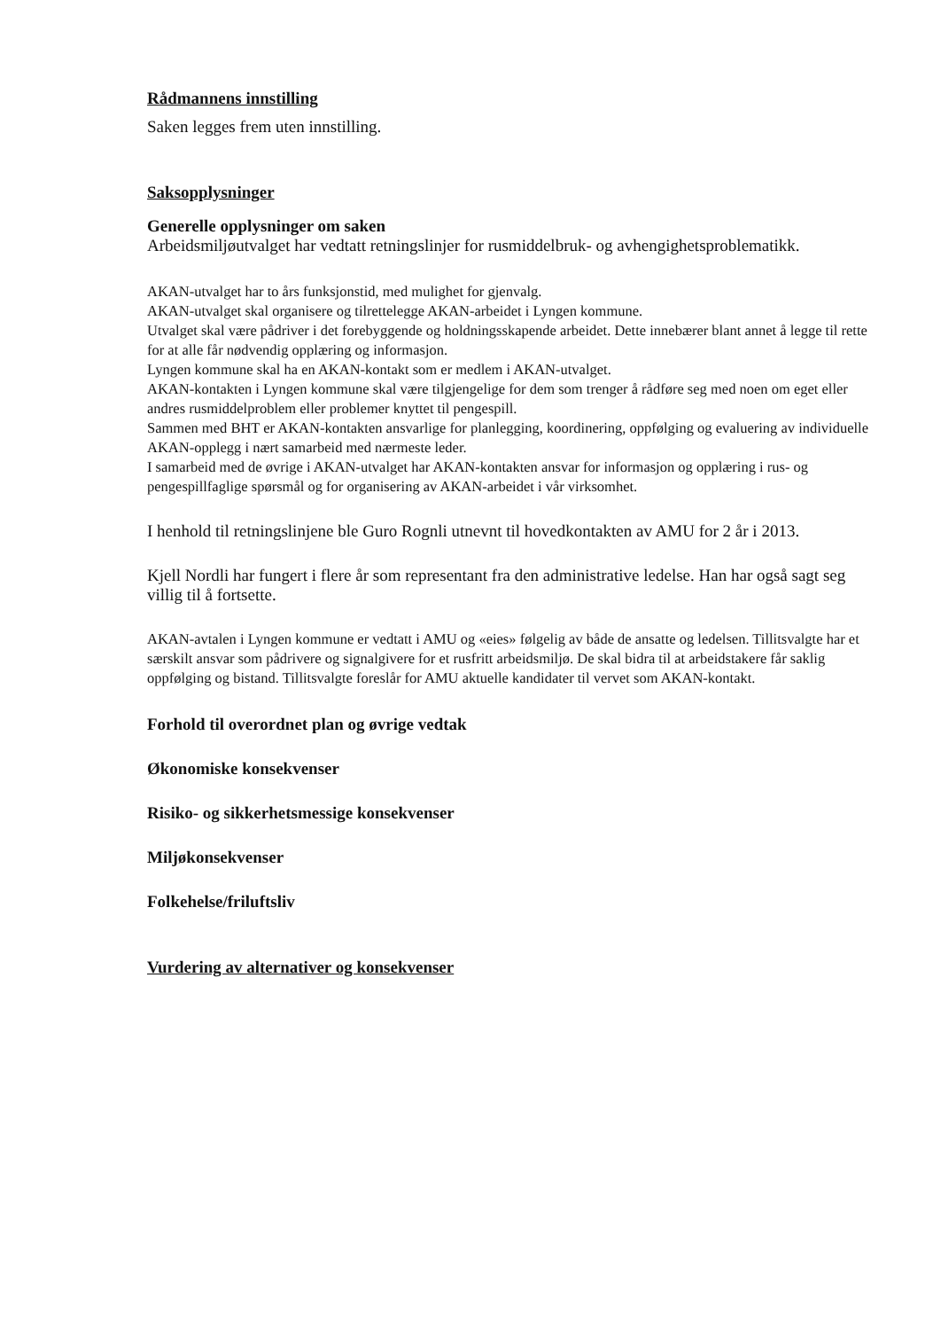Rådmannens innstilling
Saken legges frem uten innstilling.
Saksopplysninger
Generelle opplysninger om saken
Arbeidsmiljøutvalget har vedtatt retningslinjer for rusmiddelbruk- og avhengighetsproblematikk.
AKAN-utvalget har to års funksjonstid, med mulighet for gjenvalg.
AKAN-utvalget skal organisere og tilrettelegge AKAN-arbeidet i Lyngen kommune.
Utvalget skal være pådriver i det forebyggende og holdningsskapende arbeidet. Dette innebærer blant annet å legge til rette for at alle får nødvendig opplæring og informasjon.
Lyngen kommune skal ha en AKAN-kontakt som er medlem i AKAN-utvalget.
AKAN-kontakten i Lyngen kommune skal være tilgjengelige for dem som trenger å rådføre seg med noen om eget eller andres rusmiddelproblem eller problemer knyttet til pengespill.
Sammen med BHT er AKAN-kontakten ansvarlige for planlegging, koordinering, oppfølging og evaluering av individuelle AKAN-opplegg i nært samarbeid med nærmeste leder.
I samarbeid med de øvrige i AKAN-utvalget har AKAN-kontakten ansvar for informasjon og opplæring i rus- og pengespillfaglige spørsmål og for organisering av AKAN-arbeidet i vår virksomhet.
I henhold til retningslinjene ble Guro Rognli utnevnt til hovedkontakten av AMU for 2 år i 2013.
Kjell Nordli har fungert i flere år som representant fra den administrative ledelse. Han har også sagt seg villig til å fortsette.
AKAN-avtalen i Lyngen kommune er vedtatt i AMU og «eies» følgelig av både de ansatte og ledelsen. Tillitsvalgte har et særskilt ansvar som pådrivere og signalgivere for et rusfritt arbeidsmiljø. De skal bidra til at arbeidstakere får saklig oppfølging og bistand. Tillitsvalgte foreslår for AMU aktuelle kandidater til vervet som AKAN-kontakt.
Forhold til overordnet plan og øvrige vedtak
Økonomiske konsekvenser
Risiko- og sikkerhetsmessige konsekvenser
Miljøkonsekvenser
Folkehelse/friluftsliv
Vurdering av alternativer og konsekvenser